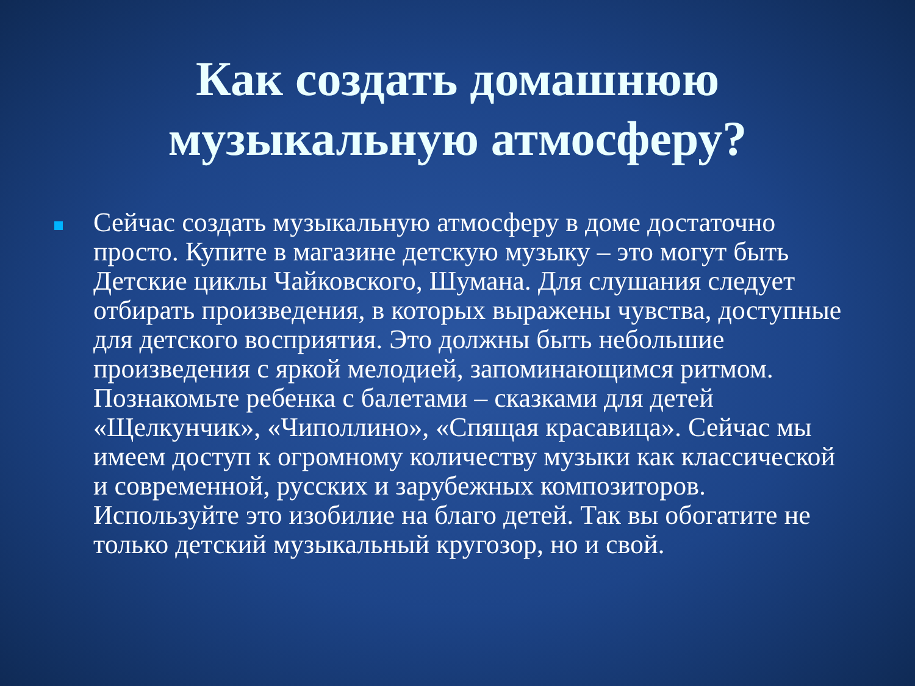Как создать домашнюю музыкальную атмосферу?
Сейчас создать музыкальную атмосферу в доме достаточно просто. Купите в магазине детскую музыку – это могут быть Детские циклы Чайковского, Шумана. Для слушания следует отбирать произведения, в которых выражены чувства, доступные для детского восприятия. Это должны быть небольшие произведения с яркой мелодией, запоминающимся ритмом. Познакомьте ребенка с балетами – сказками для детей «Щелкунчик», «Чиполлино», «Спящая красавица». Сейчас мы имеем доступ к огромному количеству музыки как классической и современной, русских и зарубежных композиторов. Используйте это изобилие на благо детей. Так вы обогатите не только детский музыкальный кругозор, но и свой.